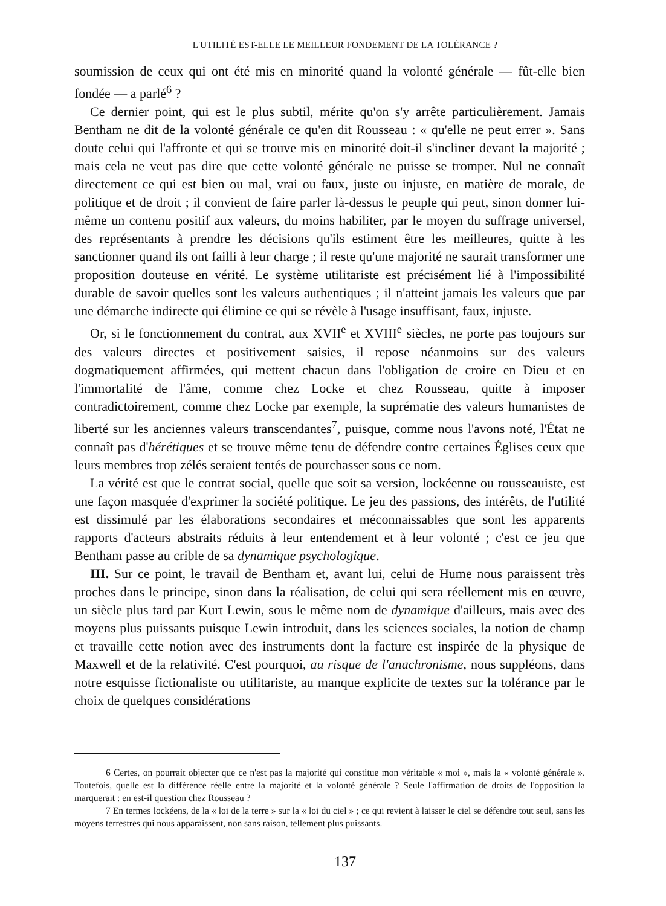L'UTILITÉ EST-ELLE LE MEILLEUR FONDEMENT DE LA TOLÉRANCE ?
soumission de ceux qui ont été mis en minorité quand la volonté générale — fût-elle bien fondée — a parlé<sup>6</sup> ?
Ce dernier point, qui est le plus subtil, mérite qu'on s'y arrête particulièrement. Jamais Bentham ne dit de la volonté générale ce qu'en dit Rousseau : « qu'elle ne peut errer ». Sans doute celui qui l'affronte et qui se trouve mis en minorité doit-il s'incliner devant la majorité ; mais cela ne veut pas dire que cette volonté générale ne puisse se tromper. Nul ne connaît directement ce qui est bien ou mal, vrai ou faux, juste ou injuste, en matière de morale, de politique et de droit ; il convient de faire parler là-dessus le peuple qui peut, sinon donner lui-même un contenu positif aux valeurs, du moins habiliter, par le moyen du suffrage universel, des représentants à prendre les décisions qu'ils estiment être les meilleures, quitte à les sanctionner quand ils ont failli à leur charge ; il reste qu'une majorité ne saurait transformer une proposition douteuse en vérité. Le système utilitariste est précisément lié à l'impossibilité durable de savoir quelles sont les valeurs authentiques ; il n'atteint jamais les valeurs que par une démarche indirecte qui élimine ce qui se révèle à l'usage insuffisant, faux, injuste.
Or, si le fonctionnement du contrat, aux XVII<sup>e</sup> et XVIII<sup>e</sup> siècles, ne porte pas toujours sur des valeurs directes et positivement saisies, il repose néanmoins sur des valeurs dogmatiquement affirmées, qui mettent chacun dans l'obligation de croire en Dieu et en l'immortalité de l'âme, comme chez Locke et chez Rousseau, quitte à imposer contradictoirement, comme chez Locke par exemple, la suprématie des valeurs humanistes de liberté sur les anciennes valeurs transcendantes<sup>7</sup>, puisque, comme nous l'avons noté, l'État ne connaît pas d'hérétiques et se trouve même tenu de défendre contre certaines Églises ceux que leurs membres trop zélés seraient tentés de pourchasser sous ce nom.
La vérité est que le contrat social, quelle que soit sa version, lockéenne ou rousseauiste, est une façon masquée d'exprimer la société politique. Le jeu des passions, des intérêts, de l'utilité est dissimulé par les élaborations secondaires et méconnaissables que sont les apparents rapports d'acteurs abstraits réduits à leur entendement et à leur volonté ; c'est ce jeu que Bentham passe au crible de sa dynamique psychologique.
III. Sur ce point, le travail de Bentham et, avant lui, celui de Hume nous paraissent très proches dans le principe, sinon dans la réalisation, de celui qui sera réellement mis en œuvre, un siècle plus tard par Kurt Lewin, sous le même nom de dynamique d'ailleurs, mais avec des moyens plus puissants puisque Lewin introduit, dans les sciences sociales, la notion de champ et travaille cette notion avec des instruments dont la facture est inspirée de la physique de Maxwell et de la relativité. C'est pourquoi, au risque de l'anachronisme, nous suppléons, dans notre esquisse fictionaliste ou utilitariste, au manque explicite de textes sur la tolérance par le choix de quelques considérations
6 Certes, on pourrait objecter que ce n'est pas la majorité qui constitue mon véritable « moi », mais la « volonté générale ». Toutefois, quelle est la différence réelle entre la majorité et la volonté générale ? Seule l'affirmation de droits de l'opposition la marquerait : en est-il question chez Rousseau ?
7 En termes lockéens, de la « loi de la terre » sur la « loi du ciel » ; ce qui revient à laisser le ciel se défendre tout seul, sans les moyens terrestres qui nous apparaissent, non sans raison, tellement plus puissants.
137